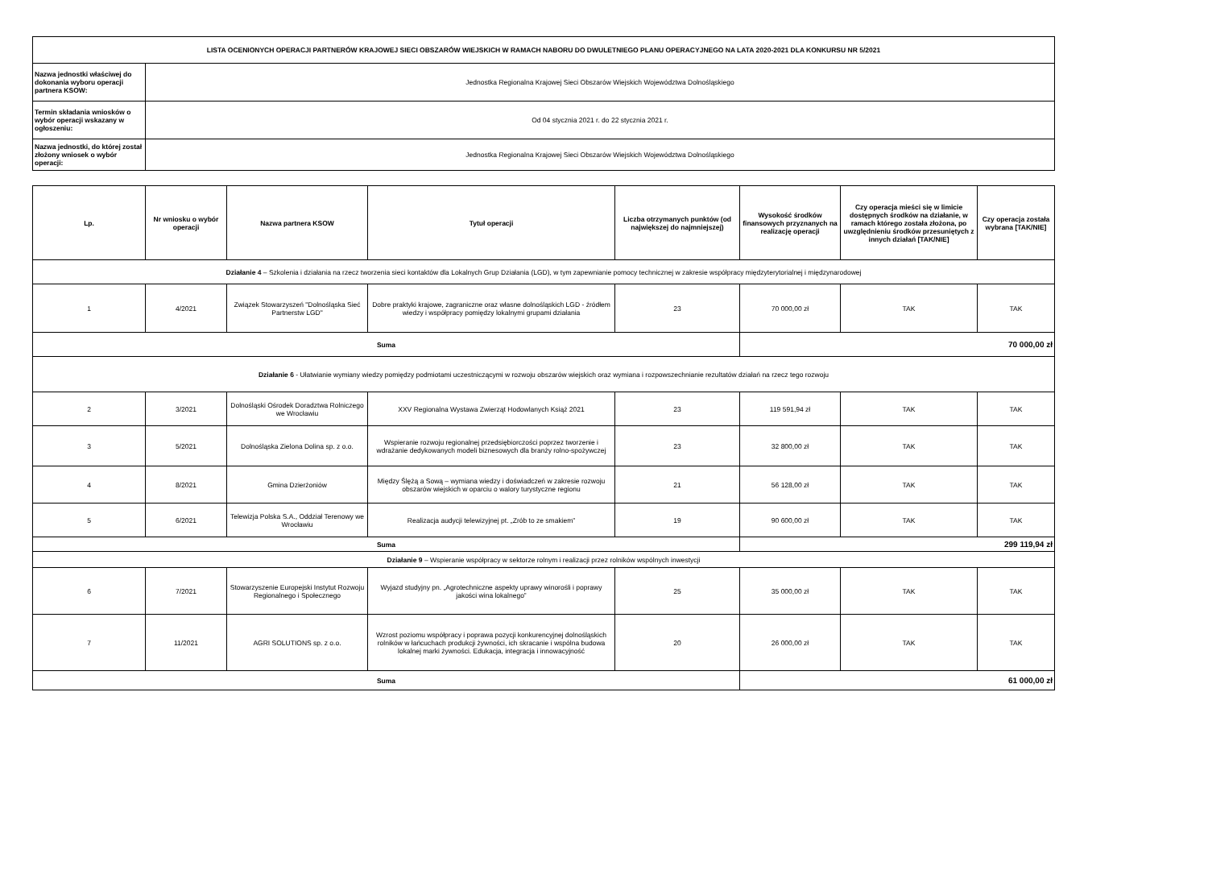| LISTA OCENIONYCH OPERACJI PARTNERÓW KRAJOWEJ SIECI OBSZARÓW WIEJSKICH W RAMACH NABORU DO DWULETNIEGO PLANU OPERACYJNEGO NA LATA 2020-2021 DLA KONKURSU NR 5/2021 | |
| --- | --- |
| Nazwa jednostki właściwej do dokonania wyboru operacji partnera KSOW: | Jednostka Regionalna Krajowej Sieci Obszarów Wiejskich Województwa Dolnośląskiego |
| Termin składania wniosków o wybór operacji wskazany w ogłoszeniu: | Od 04 stycznia 2021 r. do 22 stycznia 2021 r. |
| Nazwa jednostki, do której został złożony wniosek o wybór operacji: | Jednostka Regionalna Krajowej Sieci Obszarów Wiejskich Województwa Dolnośląskiego |
| Lp. | Nr wniosku o wybór operacji | Nazwa partnera KSOW | Tytuł operacji | Liczba otrzymanych punktów (od największej do najmniejszej) | Wysokość środków finansowych przyznanych na realizację operacji | Czy operacja mieści się w limicie dostępnych środków na działanie, w ramach którego została złożona, po uwzględnieniu środków przesuniętych z innych działań [TAK/NIE] | Czy operacja została wybrana [TAK/NIE] |
| --- | --- | --- | --- | --- | --- | --- | --- |
| Działanie 4 – Szkolenia i działania na rzecz tworzenia sieci kontaktów dla Lokalnych Grup Działania (LGD), w tym zapewnianie pomocy technicznej w zakresie współpracy międzyterytorialnej i międzynarodowej | | | | | | | |
| 1 | 4/2021 | Związek Stowarzyszeń "Dolnośląska Sieć Partnerstw LGD" | Dobre praktyki krajowe, zagraniczne oraz własne dolnośląskich LGD - źródłem wiedzy i współpracy pomiędzy lokalnymi grupami działania | 23 | 70 000,00 zł | TAK | TAK |
| Suma | | | | | 70 000,00 zł | | |
| Działanie 6 - Ułatwianie wymiany wiedzy pomiędzy podmiotami uczestniczącymi w rozwoju obszarów wiejskich oraz wymiana i rozpowszechnianie rezultatów działań na rzecz tego rozwoju | | | | | | | |
| 2 | 3/2021 | Dolnośląski Ośrodek Doradztwa Rolniczego we Wrocławiu | XXV Regionalna Wystawa Zwierząt Hodowlanych Książ 2021 | 23 | 119 591,94 zł | TAK | TAK |
| 3 | 5/2021 | Dolnośląska Zielona Dolina sp. z o.o. | Wspieranie rozwoju regionalnej przedsiębiorczości poprzez tworzenie i wdrażanie dedykowanych modeli biznesowych dla branży rolno-spożywczej | 23 | 32 800,00 zł | TAK | TAK |
| 4 | 8/2021 | Gmina Dzierżoniów | Między Ślężą a Sową – wymiana wiedzy i doświadczeń w zakresie rozwoju obszarów wiejskich w oparciu o walory turystyczne regionu | 21 | 56 128,00 zł | TAK | TAK |
| 5 | 6/2021 | Telewizja Polska S.A., Oddział Terenowy we Wrocławiu | Realizacja audycji telewizyjnej pt. „Zrób to ze smakiem” | 19 | 90 600,00 zł | TAK | TAK |
| Suma | | | | | 299 119,94 zł | | |
| Działanie 9 – Wspieranie współpracy w sektorze rolnym i realizacji przez rolników wspólnych inwestycji | | | | | | | |
| 6 | 7/2021 | Stowarzyszenie Europejski Instytut Rozwoju Regionalnego i Społecznego | Wyjazd studyjny pn. „Agrotechniczne aspekty uprawy winorośli i poprawy jakości wina lokalnego” | 25 | 35 000,00 zł | TAK | TAK |
| 7 | 11/2021 | AGRI SOLUTIONS sp. z o.o. | Wzrost poziomu współpracy i poprawa pozycji konkurencyjnej dolnośląskich rolników w łańcuchach produkcji żywności, ich skracanie i wspólna budowa lokalnej marki żywności. Edukacja, integracja i innowacyjność | 20 | 26 000,00 zł | TAK | TAK |
| Suma | | | | | 61 000,00 zł | | |